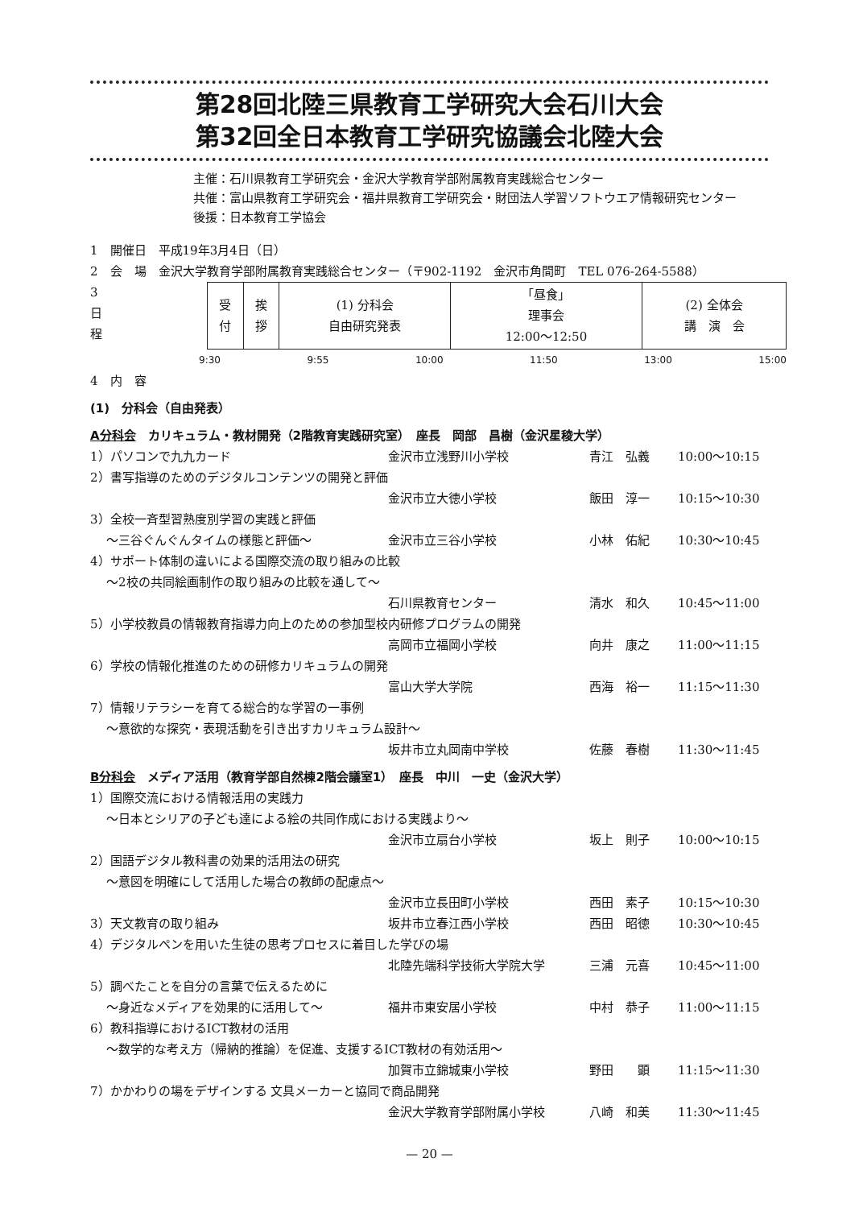第28回北陸三県教育工学研究大会石川大会
第32回全日本教育工学研究協議会北陸大会
主催：石川県教育工学研究会・金沢大学教育学部附属教育実践総合センター
共催：富山県教育工学研究会・福井県教育工学研究会・財団法人学習ソフトウエア情報研究センター
後援：日本教育工学協会
1　開催日　平成19年3月4日（日）
2　会　場　金沢大学教育学部附属教育実践総合センター（〒902-1192　金沢市角間町　TEL 076-264-5588）
3　日　程
| 受 付 | 挨 拶 | (1) 分科会 自由研究発表 | 「昼食」 理事会 12:00〜12:50 | (2) 全体会 講 演 会 |
9:30 9:55 10:00 11:50 13:00 15:00
4　内　容
(1)　分科会（自由発表）
A分科会　カリキュラム・教材開発（2階教育実践研究室）　座長　岡部　昌樹（金沢星稜大学）
1）パソコンで九九カード 金沢市立浅野川小学校 青江　弘義 10:00〜10:15
2）書写指導のためのデジタルコンテンツの開発と評価
金沢市立大徳小学校 飯田　淳一 10:15〜10:30
3）全校一斉型習熟度別学習の実践と評価
〜三谷ぐんぐんタイムの様態と評価〜 金沢市立三谷小学校 小林　佑紀 10:30〜10:45
4）サポート体制の違いによる国際交流の取り組みの比較
〜2校の共同絵画制作の取り組みの比較を通して〜
石川県教育センター 清水　和久 10:45〜11:00
5）小学校教員の情報教育指導力向上のための参加型校内研修プログラムの開発
高岡市立福岡小学校 向井　康之 11:00〜11:15
6）学校の情報化推進のための研修カリキュラムの開発
富山大学大学院 西海　裕一 11:15〜11:30
7）情報リテラシーを育てる総合的な学習の一事例
〜意欲的な探究・表現活動を引き出すカリキュラム設計〜
坂井市立丸岡南中学校 佐藤　春樹 11:30〜11:45
B分科会　メディア活用（教育学部自然棟2階会議室1）　座長　中川　一史（金沢大学）
1）国際交流における情報活用の実践力
〜日本とシリアの子ども達による絵の共同作成における実践より〜
金沢市立扇台小学校 坂上　則子 10:00〜10:15
2）国語デジタル教科書の効果的活用法の研究
〜意図を明確にして活用した場合の教師の配慮点〜
金沢市立長田町小学校 西田　素子 10:15〜10:30
3）天文教育の取り組み 坂井市立春江西小学校 西田　昭徳 10:30〜10:45
4）デジタルペンを用いた生徒の思考プロセスに着目した学びの場
北陸先端科学技術大学院大学 三浦　元喜 10:45〜11:00
5）調べたことを自分の言葉で伝えるために
〜身近なメディアを効果的に活用して〜 福井市東安居小学校 中村　恭子 11:00〜11:15
6）教科指導におけるICT教材の活用
〜数学的な考え方（帰納的推論）を促進、支援するICT教材の有効活用〜
加賀市立錦城東小学校 野田　　顕 11:15〜11:30
7）かかわりの場をデザインする 文具メーカーと協同で商品開発
金沢大学教育学部附属小学校 八崎　和美 11:30〜11:45
— 20 —